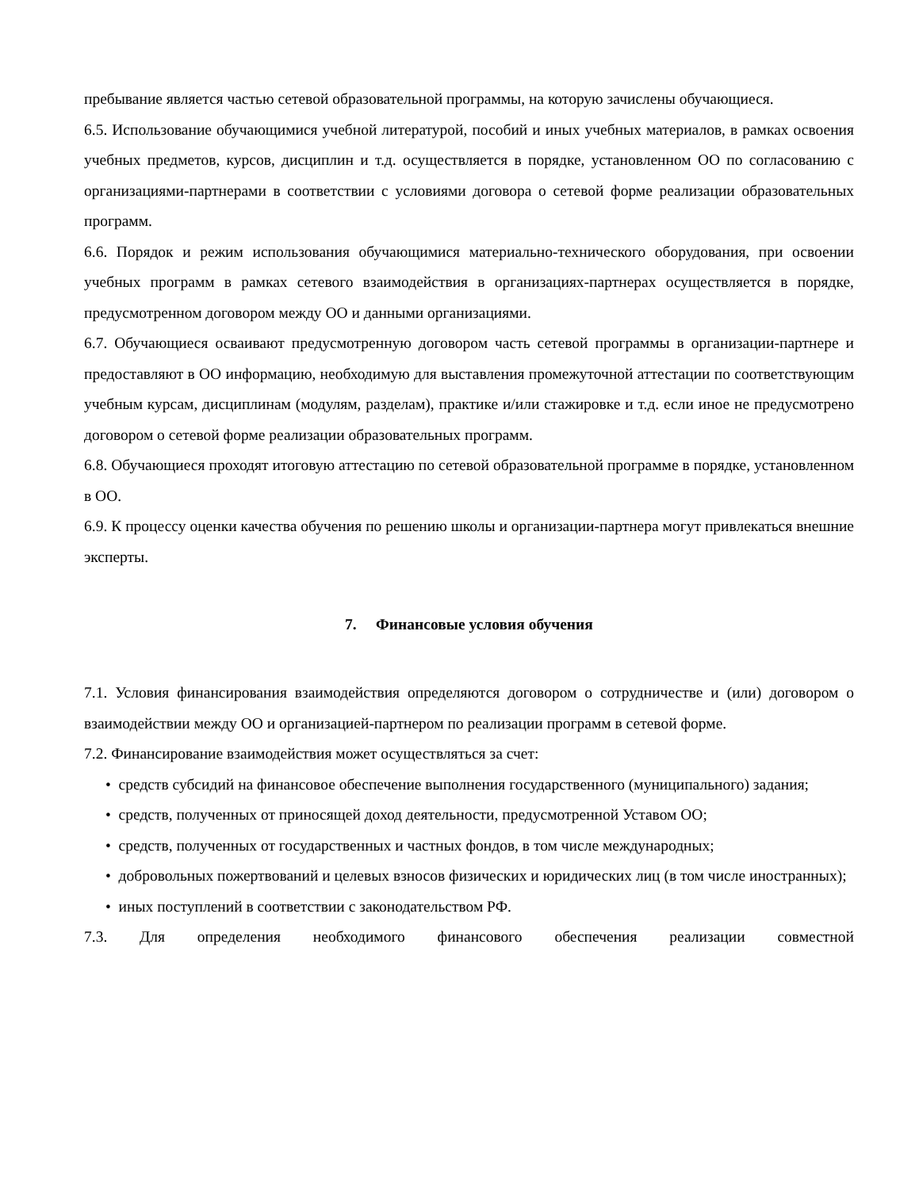пребывание является частью сетевой образовательной программы, на которую зачислены обучающиеся.
6.5. Использование обучающимися учебной литературой, пособий и иных учебных материалов, в рамках освоения учебных предметов, курсов, дисциплин и т.д. осуществляется в порядке, установленном ОО по согласованию с организациями-партнерами в соответствии с условиями договора о сетевой форме реализации образовательных программ.
6.6. Порядок и режим использования обучающимися материально-технического оборудования, при освоении учебных программ в рамках сетевого взаимодействия в организациях-партнерах осуществляется в порядке, предусмотренном договором между ОО и данными организациями.
6.7. Обучающиеся осваивают предусмотренную договором часть сетевой программы в организации-партнере и предоставляют в ОО информацию, необходимую для выставления промежуточной аттестации по соответствующим учебным курсам, дисциплинам (модулям, разделам), практике и/или стажировке и т.д. если иное не предусмотрено договором о сетевой форме реализации образовательных программ.
6.8. Обучающиеся проходят итоговую аттестацию по сетевой образовательной программе в порядке, установленном в ОО.
6.9. К процессу оценки качества обучения по решению школы и организации-партнера могут привлекаться внешние эксперты.
7. Финансовые условия обучения
7.1. Условия финансирования взаимодействия определяются договором о сотрудничестве и (или) договором о взаимодействии между ОО и организацией-партнером по реализации программ в сетевой форме.
7.2. Финансирование взаимодействия может осуществляться за счет:
• средств субсидий на финансовое обеспечение выполнения государственного (муниципального) задания;
• средств, полученных от приносящей доход деятельности, предусмотренной Уставом ОО;
• средств, полученных от государственных и частных фондов, в том числе международных;
• добровольных пожертвований и целевых взносов физических и юридических лиц (в том числе иностранных);
• иных поступлений в соответствии с законодательством РФ.
7.3. Для определения необходимого финансового обеспечения реализации совместной